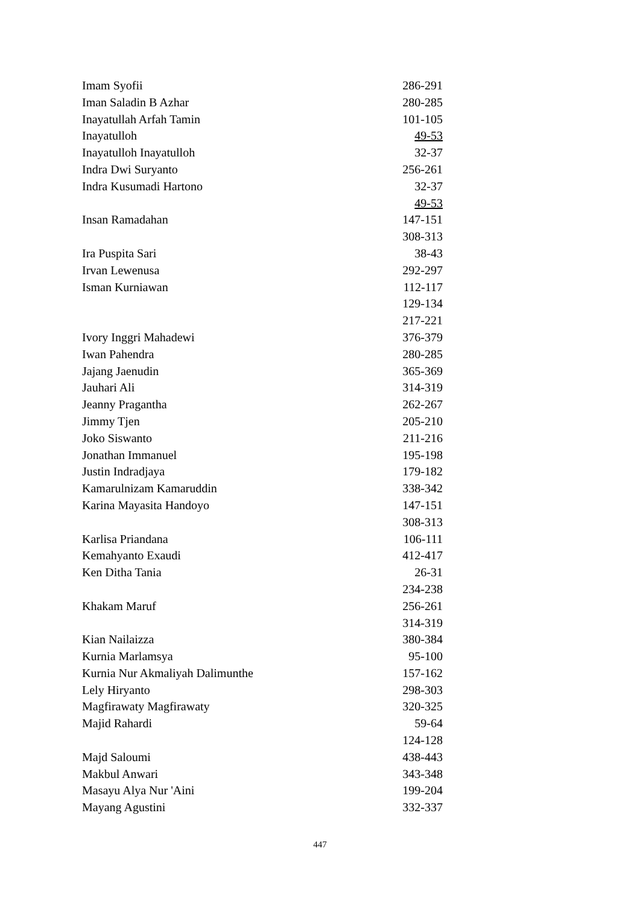| Imam Syofii | 286-291 |
| Iman Saladin B Azhar | 280-285 |
| Inayatullah Arfah Tamin | 101-105 |
| Inayatulloh | 49-53 |
| Inayatulloh Inayatulloh | 32-37 |
| Indra Dwi Suryanto | 256-261 |
| Indra Kusumadi Hartono | 32-37 |
| | 49-53 |
| Insan Ramadahan | 147-151 |
| | 308-313 |
| Ira Puspita Sari | 38-43 |
| Irvan Lewenusa | 292-297 |
| Isman Kurniawan | 112-117 |
| | 129-134 |
| | 217-221 |
| Ivory Inggri Mahadewi | 376-379 |
| Iwan Pahendra | 280-285 |
| Jajang Jaenudin | 365-369 |
| Jauhari Ali | 314-319 |
| Jeanny Pragantha | 262-267 |
| Jimmy Tjen | 205-210 |
| Joko Siswanto | 211-216 |
| Jonathan Immanuel | 195-198 |
| Justin Indradjaya | 179-182 |
| Kamarulnizam Kamaruddin | 338-342 |
| Karina Mayasita Handoyo | 147-151 |
| | 308-313 |
| Karlisa Priandana | 106-111 |
| Kemahyanto Exaudi | 412-417 |
| Ken Ditha Tania | 26-31 |
| | 234-238 |
| Khakam Maruf | 256-261 |
| | 314-319 |
| Kian Nailaizza | 380-384 |
| Kurnia Marlamsya | 95-100 |
| Kurnia Nur Akmaliyah Dalimunthe | 157-162 |
| Lely Hiryanto | 298-303 |
| Magfirawaty Magfirawaty | 320-325 |
| Majid Rahardi | 59-64 |
| | 124-128 |
| Majd Saloumi | 438-443 |
| Makbul Anwari | 343-348 |
| Masayu Alya Nur 'Aini | 199-204 |
| Mayang Agustini | 332-337 |
447